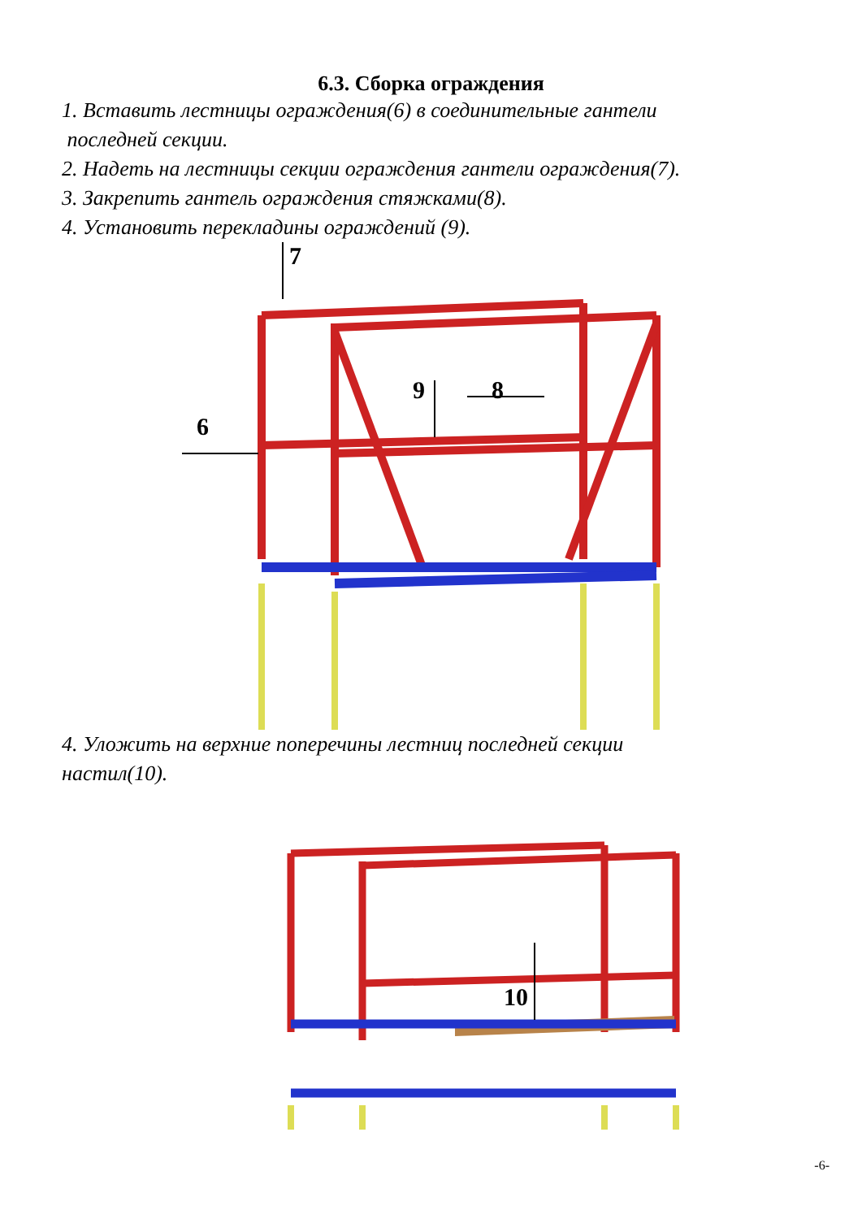6.3. Сборка ограждения
1. Вставить лестницы ограждения(6) в соединительные гантели
последней секции.
2. Надеть на лестницы секции ограждения гантели ограждения(7).
3. Закрепить гантель ограждения стяжками(8).
4. Установить перекладины ограждений (9).
7
6
9 8
4. Уложить на верхние поперечины лестниц последней секции
настил(10).
10
-6-